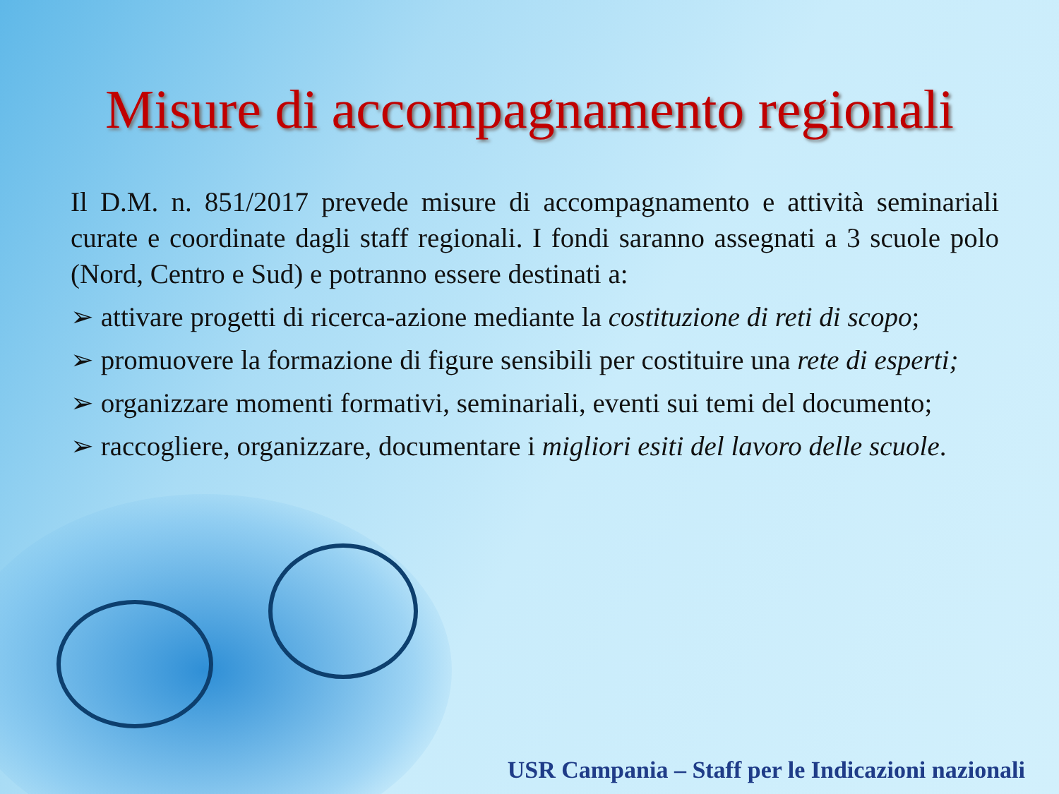Misure di accompagnamento regionali
Il D.M. n. 851/2017 prevede misure di accompagnamento e attività seminariali curate e coordinate dagli staff regionali. I fondi saranno assegnati a 3 scuole polo (Nord, Centro e Sud) e potranno essere destinati a:
➢ attivare progetti di ricerca-azione mediante la costituzione di reti di scopo;
➢ promuovere la formazione di figure sensibili per costituire una rete di esperti;
➢ organizzare momenti formativi, seminariali, eventi sui temi del documento;
➢ raccogliere, organizzare, documentare i migliori esiti del lavoro delle scuole.
USR Campania – Staff per le Indicazioni nazionali